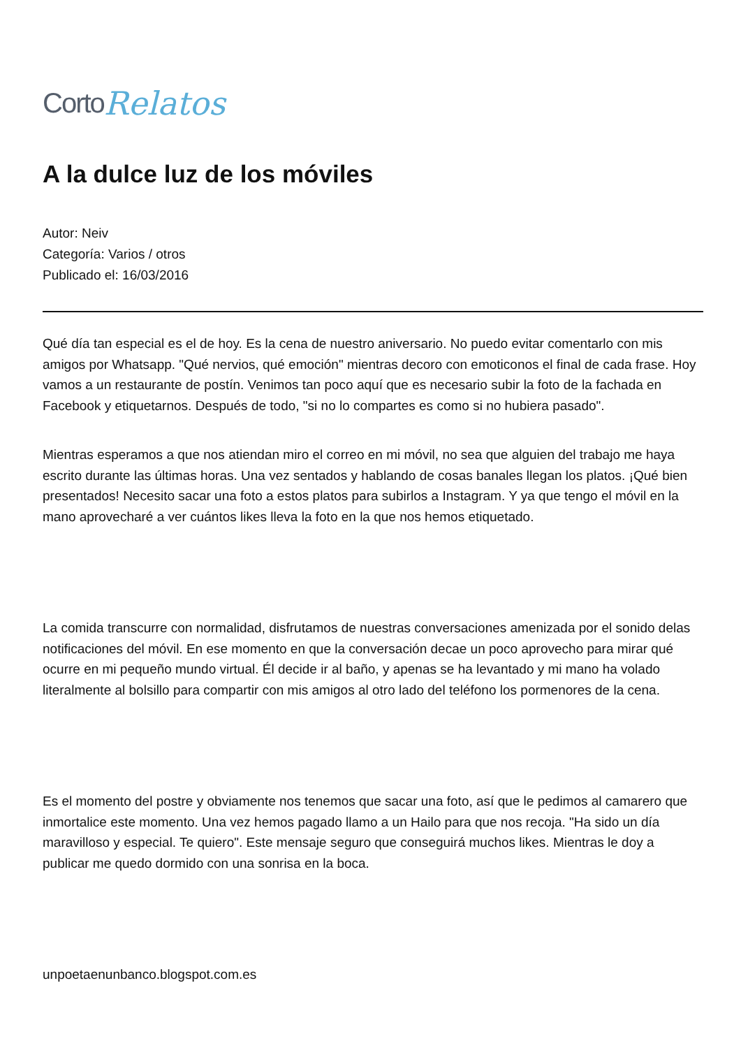Corto Relatos
A la dulce luz de los móviles
Autor: Neiv
Categoría: Varios / otros
Publicado el: 16/03/2016
Qué día tan especial es el de hoy. Es la cena de nuestro aniversario. No puedo evitar comentarlo con mis amigos por Whatsapp. "Qué nervios, qué emoción" mientras decoro con emoticonos el final de cada frase. Hoy vamos a un restaurante de postín. Venimos tan poco aquí que es necesario subir la foto de la fachada en Facebook y etiquetarnos. Después de todo, "si no lo compartes es como si no hubiera pasado".
Mientras esperamos a que nos atiendan miro el correo en mi móvil, no sea que alguien del trabajo me haya escrito durante las últimas horas. Una vez sentados y hablando de cosas banales llegan los platos. ¡Qué bien presentados! Necesito sacar una foto a estos platos para subirlos a Instagram. Y ya que tengo el móvil en la mano aprovecharé a ver cuántos likes lleva la foto en la que nos hemos etiquetado.
La comida transcurre con normalidad, disfrutamos de nuestras conversaciones amenizada por el sonido delas notificaciones del móvil. En ese momento en que la conversación decae un poco aprovecho para mirar qué ocurre en mi pequeño mundo virtual. Él decide ir al baño, y apenas se ha levantado y mi mano ha volado literalmente al bolsillo para compartir con mis amigos al otro lado del teléfono los pormenores de la cena.
Es el momento del postre y obviamente nos tenemos que sacar una foto, así que le pedimos al camarero que inmortalice este momento. Una vez hemos pagado llamo a un Hailo para que nos recoja. "Ha sido un día maravilloso y especial. Te quiero". Este mensaje seguro que conseguirá muchos likes. Mientras le doy a publicar me quedo dormido con una sonrisa en la boca.
unpoetaenunbanco.blogspot.com.es